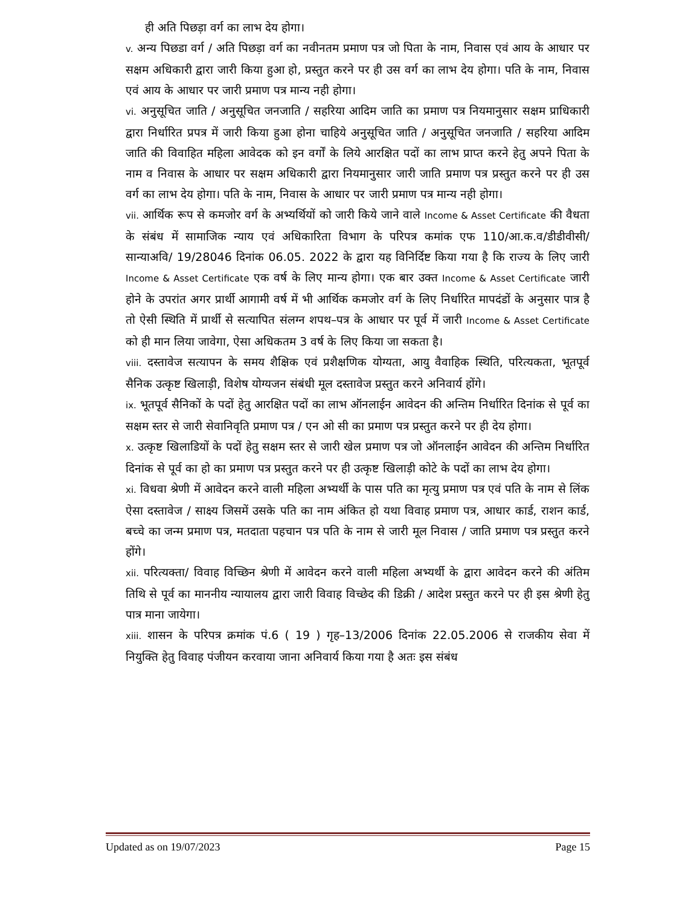ही अति पिछड़ा वर्ग का लाभ देय होगा।
v. अन्य पिछडा वर्ग / अति पिछड़ा वर्ग का नवीनतम प्रमाण पत्र जो पिता के नाम, निवास एवं आय के आधार पर सक्षम अधिकारी द्वारा जारी किया हुआ हो, प्रस्तुत करने पर ही उस वर्ग का लाभ देय होगा। पति के नाम, निवास एवं आय के आधार पर जारी प्रमाण पत्र मान्य नही होगा।
vi. अनुसूचित जाति / अनुसूचित जनजाति / सहरिया आदिम जाति का प्रमाण पत्र नियमानुसार सक्षम प्राधिकारी द्वारा निर्धारित प्रपत्र में जारी किया हुआ होना चाहिये अनुसूचित जाति / अनुसूचित जनजाति / सहरिया आदिम जाति की विवाहित महिला आवेदक को इन वर्गों के लिये आरक्षित पदों का लाभ प्राप्त करने हेतु अपने पिता के नाम व निवास के आधार पर सक्षम अधिकारी द्वारा नियमानुसार जारी जाति प्रमाण पत्र प्रस्तुत करने पर ही उस वर्ग का लाभ देय होगा। पति के नाम, निवास के आधार पर जारी प्रमाण पत्र मान्य नही होगा।
vii. आर्थिक रूप से कमजोर वर्ग के अभ्यर्थियों को जारी किये जाने वाले Income & Asset Certificate की वैधता के संबंध में सामाजिक न्याय एवं अधिकारिता विभाग के परिपत्र कमांक एफ 110/आ.क.व/डीडीवीसी/सान्याअवि/ 19/28046 दिनांक 06.05. 2022 के द्वारा यह विनिर्दिष्ट किया गया है कि राज्य के लिए जारी Income & Asset Certificate एक वर्ष के लिए मान्य होगा। एक बार उक्त Income & Asset Certificate जारी होने के उपरांत अगर प्रार्थी आगामी वर्ष में भी आर्थिक कमजोर वर्ग के लिए निर्धारित मापदंडों के अनुसार पात्र है तो ऐसी स्थिति में प्रार्थी से सत्यापित संलग्न शपथ–पत्र के आधार पर पूर्व में जारी Income & Asset Certificate को ही मान लिया जावेगा, ऐसा अधिकतम 3 वर्ष के लिए किया जा सकता है।
viii. दस्तावेज सत्यापन के समय शैक्षिक एवं प्रशैक्षणिक योग्यता, आयु वैवाहिक स्थिति, परित्यकता, भूतपूर्व सैनिक उत्कृष्ट खिलाड़ी, विशेष योग्यजन संबंधी मूल दस्तावेज प्रस्तुत करने अनिवार्य होंगे।
ix. भूतपूर्व सैनिकों के पदों हेतु आरक्षित पदों का लाभ ऑनलाईन आवेदन की अन्तिम निर्धारित दिनांक से पूर्व का सक्षम स्तर से जारी सेवानिवृति प्रमाण पत्र / एन ओ सी का प्रमाण पत्र प्रस्तुत करने पर ही देय होगा।
x. उत्कृष्ट खिलाडियों के पदों हेतु सक्षम स्तर से जारी खेल प्रमाण पत्र जो ऑनलाईन आवेदन की अन्तिम निर्धारित दिनांक से पूर्व का हो का प्रमाण पत्र प्रस्तुत करने पर ही उत्कृष्ट खिलाड़ी कोटे के पदों का लाभ देय होगा।
xi. विधवा श्रेणी में आवेदन करने वाली महिला अभ्यर्थी के पास पति का मृत्यु प्रमाण पत्र एवं पति के नाम से लिंक ऐसा दस्तावेज / साक्ष्य जिसमें उसके पति का नाम अंकित हो यथा विवाह प्रमाण पत्र, आधार कार्ड, राशन कार्ड, बच्चे का जन्म प्रमाण पत्र, मतदाता पहचान पत्र पति के नाम से जारी मूल निवास / जाति प्रमाण पत्र प्रस्तुत करने होंगे।
xii. परित्यक्ता/ विवाह विच्छिन श्रेणी में आवेदन करने वाली महिला अभ्यर्थी के द्वारा आवेदन करने की अंतिम तिथि से पूर्व का माननीय न्यायालय द्वारा जारी विवाह विच्छेद की डिक्री / आदेश प्रस्तुत करने पर ही इस श्रेणी हेतु पात्र माना जायेगा।
xiii. शासन के परिपत्र क्रमांक पं.6 ( 19 ) गृह–13/2006 दिनांक 22.05.2006 से राजकीय सेवा में नियुक्ति हेतु विवाह पंजीयन करवाया जाना अनिवार्य किया गया है अतः इस संबंध
Updated as on 19/07/2023 Page 15